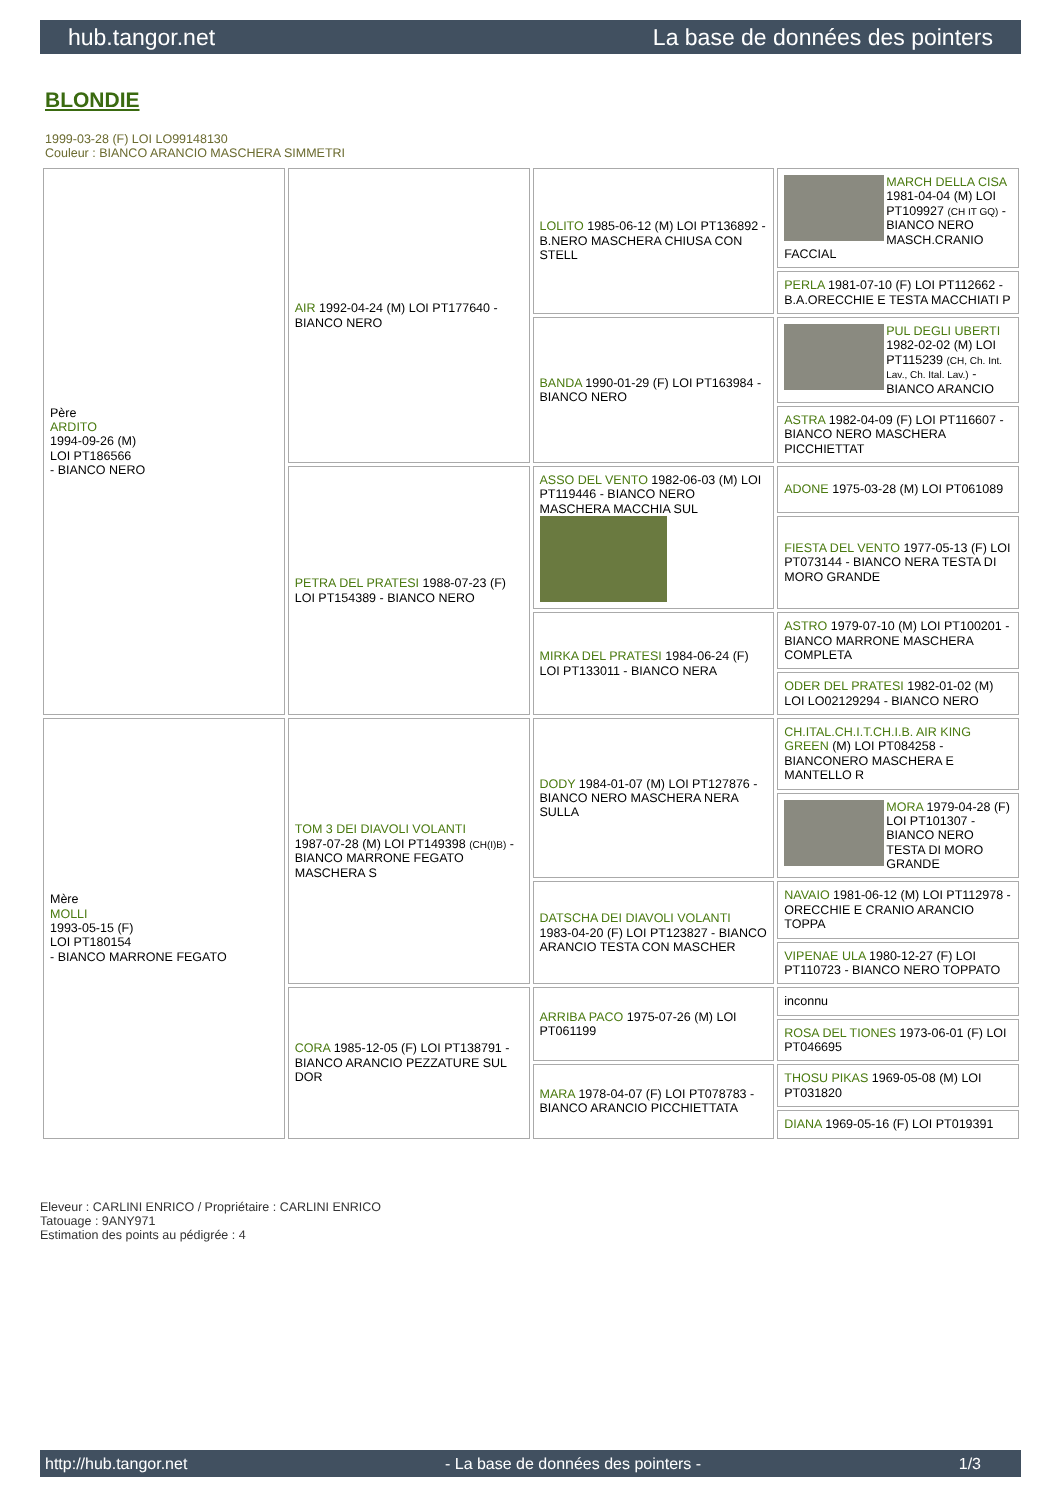hub.tangor.net La base de données des pointers
BLONDIE
1999-03-28 (F) LOI LO99148130
Couleur : BIANCO ARANCIO MASCHERA SIMMETRI
| Père ARDITO 1994-09-26 (M) LOI PT186566 - BIANCO NERO | AIR 1992-04-24 (M) LOI PT177640 - BIANCO NERO | LOLITO 1985-06-12 (M) LOI PT136892 - B.NERO MASCHERA CHIUSA CON STELL | MARCH DELLA CISA 1981-04-04 (M) LOI PT109927 (CH IT GQ) - BIANCO NERO MASCH.CRANIO FACCIAL |
| | | | PERLA 1981-07-10 (F) LOI PT112662 - B.A.ORECCHIE E TESTA MACCHIATI P |
| | | BANDA 1990-01-29 (F) LOI PT163984 - BIANCO NERO | PUL DEGLI UBERTI 1982-02-02 (M) LOI PT115239 (CH, Ch. Int. Lav., Ch. Ital. Lav.) - BIANCO ARANCIO |
| | | | ASTRA 1982-04-09 (F) LOI PT116607 - BIANCO NERO MASCHERA PICCHIETTAT |
| | PETRA DEL PRATESI 1988-07-23 (F) LOI PT154389 - BIANCO NERO | ASSO DEL VENTO 1982-06-03 (M) LOI PT119446 - BIANCO NERO MASCHERA MACCHIA SUL | ADONE 1975-03-28 (M) LOI PT061089 |
| | | | FIESTA DEL VENTO 1977-05-13 (F) LOI PT073144 - BIANCO NERA TESTA DI MORO GRANDE |
| | | MIRKA DEL PRATESI 1984-06-24 (F) LOI PT133011 - BIANCO NERA | ASTRO 1979-07-10 (M) LOI PT100201 - BIANCO MARRONE MASCHERA COMPLETA |
| | | | ODER DEL PRATESI 1982-01-02 (M) LOI LO02129294 - BIANCO NERO |
| Mère MOLLI 1993-05-15 (F) LOI PT180154 - BIANCO MARRONE FEGATO | TOM 3 DEI DIAVOLI VOLANTI 1987-07-28 (M) LOI PT149398 (CH(I)B) - BIANCO MARRONE FEGATO MASCHERA S | DODY 1984-01-07 (M) LOI PT127876 - BIANCO NERO MASCHERA NERA SULLA | CH.ITAL.CH.I.T.CH.I.B. AIR KING GREEN (M) LOI PT084258 - BIANCONERO MASCHERA E MANTELLO R |
| | | | MORA 1979-04-28 (F) LOI PT101307 - BIANCO NERO TESTA DI MORO GRANDE |
| | | DATSCHA DEI DIAVOLI VOLANTI 1983-04-20 (F) LOI PT123827 - BIANCO ARANCIO TESTA CON MASCHER | NAVAIO 1981-06-12 (M) LOI PT112978 - ORECCHIE E CRANIO ARANCIO TOPPA |
| | | | VIPENAE ULA 1980-12-27 (F) LOI PT110723 - BIANCO NERO TOPPATO |
| | CORA 1985-12-05 (F) LOI PT138791 - BIANCO ARANCIO PEZZATURE SUL DOR | ARRIBA PACO 1975-07-26 (M) LOI PT061199 | inconnu |
| | | | ROSA DEL TIONES 1973-06-01 (F) LOI PT046695 |
| | | MARA 1978-04-07 (F) LOI PT078783 - BIANCO ARANCIO PICCHIETTATA | THOSU PIKAS 1969-05-08 (M) LOI PT031820 |
| | | | DIANA 1969-05-16 (F) LOI PT019391 |
Eleveur : CARLINI ENRICO / Propriétaire : CARLINI ENRICO
Tatouage : 9ANY971
Estimation des points au pédigrée : 4
http://hub.tangor.net - La base de données des pointers - 1/3